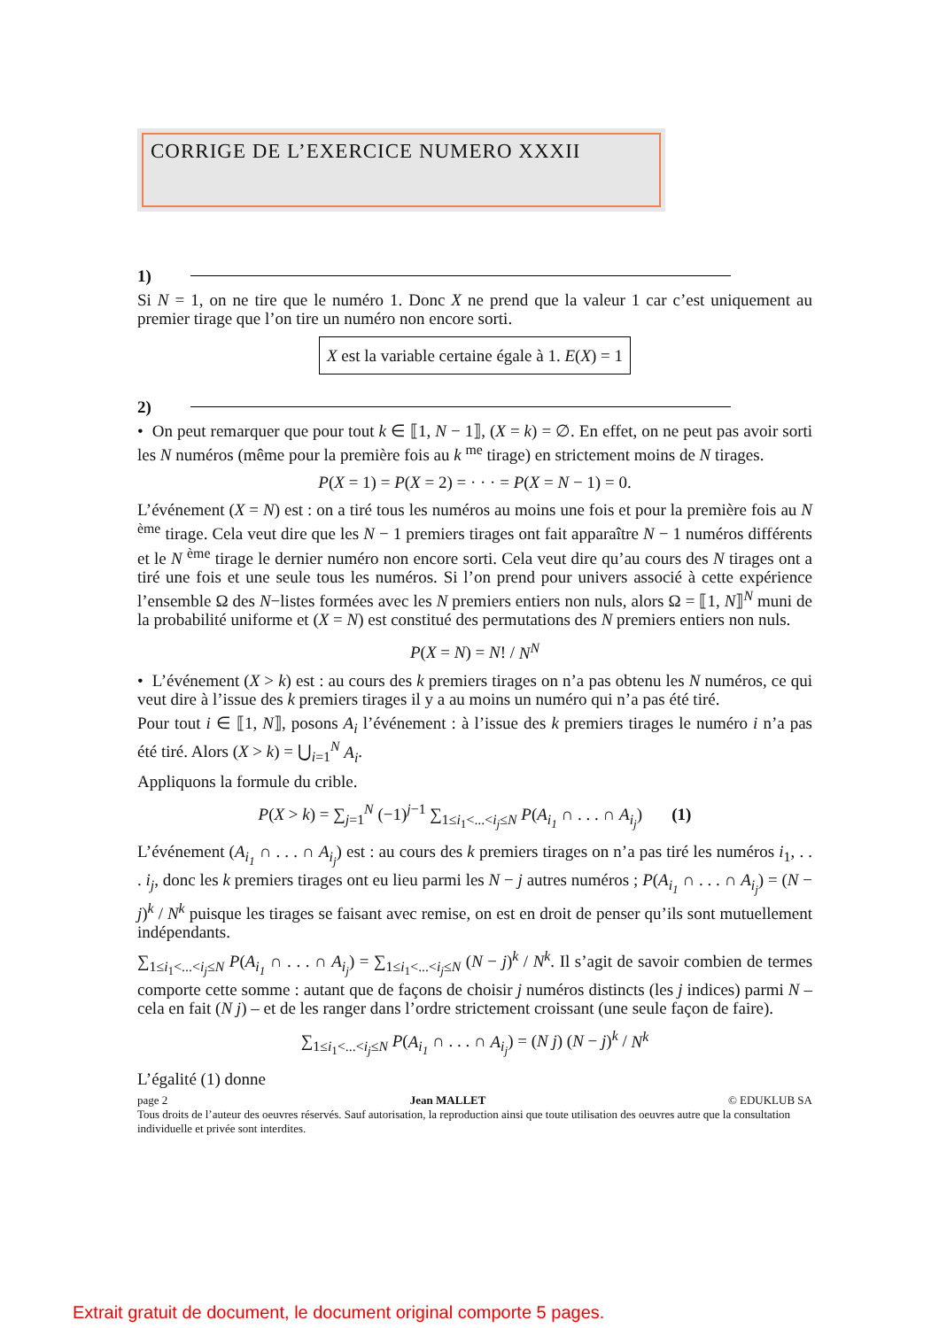CORRIGE DE L’EXERCICE NUMERO XXXII
1)
Si N = 1, on ne tire que le numéro 1. Donc X ne prend que la valeur 1 car c’est uniquement au premier tirage que l’on tire un numéro non encore sorti.
X est la variable certaine égale à 1. E(X) = 1
2)
• On peut remarquer que pour tout k ∈ ⟦1, N − 1⟧, (X = k) = ∅. En effet, on ne peut pas avoir sorti les N numéros (même pour la première fois au k <sup>me</sup> tirage) en strictement moins de N tirages.
P(X = 1) = P(X = 2) = · · · = P(X = N − 1) = 0.
L’événement (X = N) est : on a tiré tous les numéros au moins une fois et pour la première fois au N <sup>ème</sup> tirage. Cela veut dire que les N − 1 premiers tirages ont fait apparaître N − 1 numéros différents et le N <sup>ème</sup> tirage le dernier numéro non encore sorti. Cela veut dire qu’au cours des N tirages ont a tiré une fois et une seule tous les numéros. Si l’on prend pour univers associé à cette expérience l’ensemble Ω des N−listes formées avec les N premiers entiers non nuls, alors Ω = ⟦1, N⟧<sup>N</sup> muni de la probabilité uniforme et (X = N) est constitué des permutations des N premiers entiers non nuls.
P(X = N) = N! / N<sup>N</sup>
• L’événement (X > k) est : au cours des k premiers tirages on n’a pas obtenu les N numéros, ce qui veut dire à l’issue des k premiers tirages il y a au moins un numéro qui n’a pas été tiré.
Pour tout i ∈ ⟦1, N⟧, posons A<sub>i</sub> l’événement : à l’issue des k premiers tirages le numéro i n’a pas été tiré. Alors (X > k) = ⋃<sub>i=1</sub><sup>N</sup> A<sub>i</sub>.
Appliquons la formule du crible.
P(X > k) = ∑<sub>j=1</sub><sup>N</sup> (−1)<sup>j−1</sup> ∑<sub>1≤i<sub>1</sub><...<i<sub>j</sub>≤N</sub> P(A<sub>i<sub>1</sub></sub> ∩ . . . ∩ A<sub>i<sub>j</sub></sub>) (1)
L’événement (A<sub>i<sub>1</sub></sub> ∩ . . . ∩ A<sub>i<sub>j</sub></sub>) est : au cours des k premiers tirages on n’a pas tiré les numéros i<sub>1</sub>, . . . i<sub>j</sub>, donc les k premiers tirages ont eu lieu parmi les N − j autres numéros ; P(A<sub>i<sub>1</sub></sub> ∩ . . . ∩ A<sub>i<sub>j</sub></sub>) = (N − j)<sup>k</sup> / N<sup>k</sup> puisque les tirages se faisant avec remise, on est en droit de penser qu’ils sont mutuellement indépendants.
∑<sub>1≤i<sub>1</sub><...<i<sub>j</sub>≤N</sub> P(A<sub>i<sub>1</sub></sub> ∩ . . . ∩ A<sub>i<sub>j</sub></sub>) = ∑<sub>1≤i<sub>1</sub><...<i<sub>j</sub>≤N</sub> (N − j)<sup>k</sup> / N<sup>k</sup>. Il s’agit de savoir combien de termes comporte cette somme : autant que de façons de choisir j numéros distincts (les j indices) parmi N – cela en fait (N j) – et de les ranger dans l’ordre strictement croissant (une seule façon de faire).
∑<sub>1≤i<sub>1</sub><...<i<sub>j</sub>≤N</sub> P(A<sub>i<sub>1</sub></sub> ∩ . . . ∩ A<sub>i<sub>j</sub></sub>) = (N j) (N − j)<sup>k</sup> / N<sup>k</sup>
L’égalité (1) donne
page 2 Jean MALLET © EDUKLUB SA
Tous droits de l’auteur des oeuvres réservés. Sauf autorisation, la reproduction ainsi que toute utilisation des oeuvres autre que la consultation individuelle et privée sont interdites.
Extrait gratuit de document, le document original comporte 5 pages.